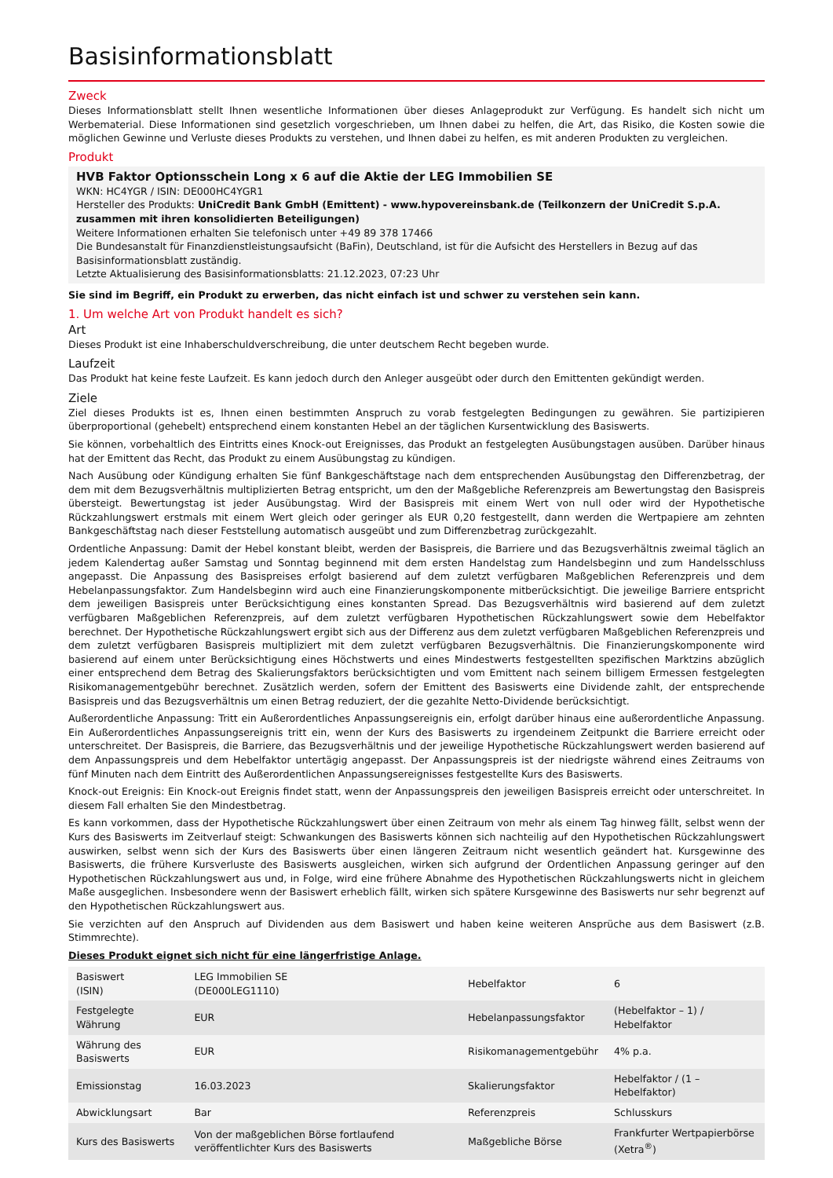Basisinformationsblatt
Zweck
Dieses Informationsblatt stellt Ihnen wesentliche Informationen über dieses Anlageprodukt zur Verfügung. Es handelt sich nicht um Werbematerial. Diese Informationen sind gesetzlich vorgeschrieben, um Ihnen dabei zu helfen, die Art, das Risiko, die Kosten sowie die möglichen Gewinne und Verluste dieses Produkts zu verstehen, und Ihnen dabei zu helfen, es mit anderen Produkten zu vergleichen.
Produkt
HVB Faktor Optionsschein Long x 6 auf die Aktie der LEG Immobilien SE
WKN: HC4YGR / ISIN: DE000HC4YGR1
Hersteller des Produkts: UniCredit Bank GmbH (Emittent) - www.hypovereinsbank.de (Teilkonzern der UniCredit S.p.A. zusammen mit ihren konsolidierten Beteiligungen)
Weitere Informationen erhalten Sie telefonisch unter +49 89 378 17466
Die Bundesanstalt für Finanzdienstleistungsaufsicht (BaFin), Deutschland, ist für die Aufsicht des Herstellers in Bezug auf das Basisinformationsblatt zuständig.
Letzte Aktualisierung des Basisinformationsblatts: 21.12.2023, 07:23 Uhr
Sie sind im Begriff, ein Produkt zu erwerben, das nicht einfach ist und schwer zu verstehen sein kann.
1. Um welche Art von Produkt handelt es sich?
Art
Dieses Produkt ist eine Inhaberschuldverschreibung, die unter deutschem Recht begeben wurde.
Laufzeit
Das Produkt hat keine feste Laufzeit. Es kann jedoch durch den Anleger ausgeübt oder durch den Emittenten gekündigt werden.
Ziele
Ziel dieses Produkts ist es, Ihnen einen bestimmten Anspruch zu vorab festgelegten Bedingungen zu gewähren. Sie partizipieren überproportional (gehebelt) entsprechend einem konstanten Hebel an der täglichen Kursentwicklung des Basiswerts.
Sie können, vorbehaltlich des Eintritts eines Knock-out Ereignisses, das Produkt an festgelegten Ausübungstagen ausüben. Darüber hinaus hat der Emittent das Recht, das Produkt zu einem Ausübungstag zu kündigen.
Nach Ausübung oder Kündigung erhalten Sie fünf Bankgeschäftstage nach dem entsprechenden Ausübungstag den Differenzbetrag, der dem mit dem Bezugsverhältnis multiplizierten Betrag entspricht, um den der Maßgebliche Referenzpreis am Bewertungstag den Basispreis übersteigt. Bewertungstag ist jeder Ausübungstag. Wird der Basispreis mit einem Wert von null oder wird der Hypothetische Rückzahlungswert erstmals mit einem Wert gleich oder geringer als EUR 0,20 festgestellt, dann werden die Wertpapiere am zehnten Bankgeschäftstag nach dieser Feststellung automatisch ausgeübt und zum Differenzbetrag zurückgezahlt.
Ordentliche Anpassung: Damit der Hebel konstant bleibt, werden der Basispreis, die Barriere und das Bezugsverhältnis zweimal täglich an jedem Kalendertag außer Samstag und Sonntag beginnend mit dem ersten Handelstag zum Handelsbeginn und zum Handelsschluss angepasst. Die Anpassung des Basispreises erfolgt basierend auf dem zuletzt verfügbaren Maßgeblichen Referenzpreis und dem Hebelanpassungsfaktor. Zum Handelsbeginn wird auch eine Finanzierungskomponente mitberücksichtigt. Die jeweilige Barriere entspricht dem jeweiligen Basispreis unter Berücksichtigung eines konstanten Spread. Das Bezugsverhältnis wird basierend auf dem zuletzt verfügbaren Maßgeblichen Referenzpreis, auf dem zuletzt verfügbaren Hypothetischen Rückzahlungswert sowie dem Hebelfaktor berechnet. Der Hypothetische Rückzahlungswert ergibt sich aus der Differenz aus dem zuletzt verfügbaren Maßgeblichen Referenzpreis und dem zuletzt verfügbaren Basispreis multipliziert mit dem zuletzt verfügbaren Bezugsverhältnis. Die Finanzierungskomponente wird basierend auf einem unter Berücksichtigung eines Höchstwerts und eines Mindestwerts festgestellten spezifischen Marktzins abzüglich einer entsprechend dem Betrag des Skalierungsfaktors berücksichtigten und vom Emittent nach seinem billigem Ermessen festgelegten Risikomanagementgebühr berechnet. Zusätzlich werden, sofern der Emittent des Basiswerts eine Dividende zahlt, der entsprechende Basispreis und das Bezugsverhältnis um einen Betrag reduziert, der die gezahlte Netto-Dividende berücksichtigt.
Außerordentliche Anpassung: Tritt ein Außerordentliches Anpassungsereignis ein, erfolgt darüber hinaus eine außerordentliche Anpassung. Ein Außerordentliches Anpassungsereignis tritt ein, wenn der Kurs des Basiswerts zu irgendeinem Zeitpunkt die Barriere erreicht oder unterschreitet. Der Basispreis, die Barriere, das Bezugsverhältnis und der jeweilige Hypothetische Rückzahlungswert werden basierend auf dem Anpassungspreis und dem Hebelfaktor untertägig angepasst. Der Anpassungspreis ist der niedrigste während eines Zeitraums von fünf Minuten nach dem Eintritt des Außerordentlichen Anpassungsereignisses festgestellte Kurs des Basiswerts.
Knock-out Ereignis: Ein Knock-out Ereignis findet statt, wenn der Anpassungspreis den jeweiligen Basispreis erreicht oder unterschreitet. In diesem Fall erhalten Sie den Mindestbetrag.
Es kann vorkommen, dass der Hypothetische Rückzahlungswert über einen Zeitraum von mehr als einem Tag hinweg fällt, selbst wenn der Kurs des Basiswerts im Zeitverlauf steigt: Schwankungen des Basiswerts können sich nachteilig auf den Hypothetischen Rückzahlungswert auswirken, selbst wenn sich der Kurs des Basiswerts über einen längeren Zeitraum nicht wesentlich geändert hat. Kursgewinne des Basiswerts, die frühere Kursverluste des Basiswerts ausgleichen, wirken sich aufgrund der Ordentlichen Anpassung geringer auf den Hypothetischen Rückzahlungswert aus und, in Folge, wird eine frühere Abnahme des Hypothetischen Rückzahlungswerts nicht in gleichem Maße ausgeglichen. Insbesondere wenn der Basiswert erheblich fällt, wirken sich spätere Kursgewinne des Basiswerts nur sehr begrenzt auf den Hypothetischen Rückzahlungswert aus.
Sie verzichten auf den Anspruch auf Dividenden aus dem Basiswert und haben keine weiteren Ansprüche aus dem Basiswert (z.B. Stimmrechte).
Dieses Produkt eignet sich nicht für eine längerfristige Anlage.
| Basiswert (ISIN) | LEG Immobilien SE (DE000LEG1110) | Hebelfaktor | 6 |
| Festgelegte Währung | EUR | Hebelanpassungsfaktor | (Hebelfaktor – 1) / Hebelfaktor |
| Währung des Basiswerts | EUR | Risikomanagementgebühr | 4% p.a. |
| Emissionstag | 16.03.2023 | Skalierungsfaktor | Hebelfaktor / (1 – Hebelfaktor) |
| Abwicklungsart | Bar | Referenzpreis | Schlusskurs |
| Kurs des Basiswerts | Von der maßgeblichen Börse fortlaufend veröffentlichter Kurs des Basiswerts | Maßgebliche Börse | Frankfurter Wertpapierbörse (Xetra<sup>®</sup>) |